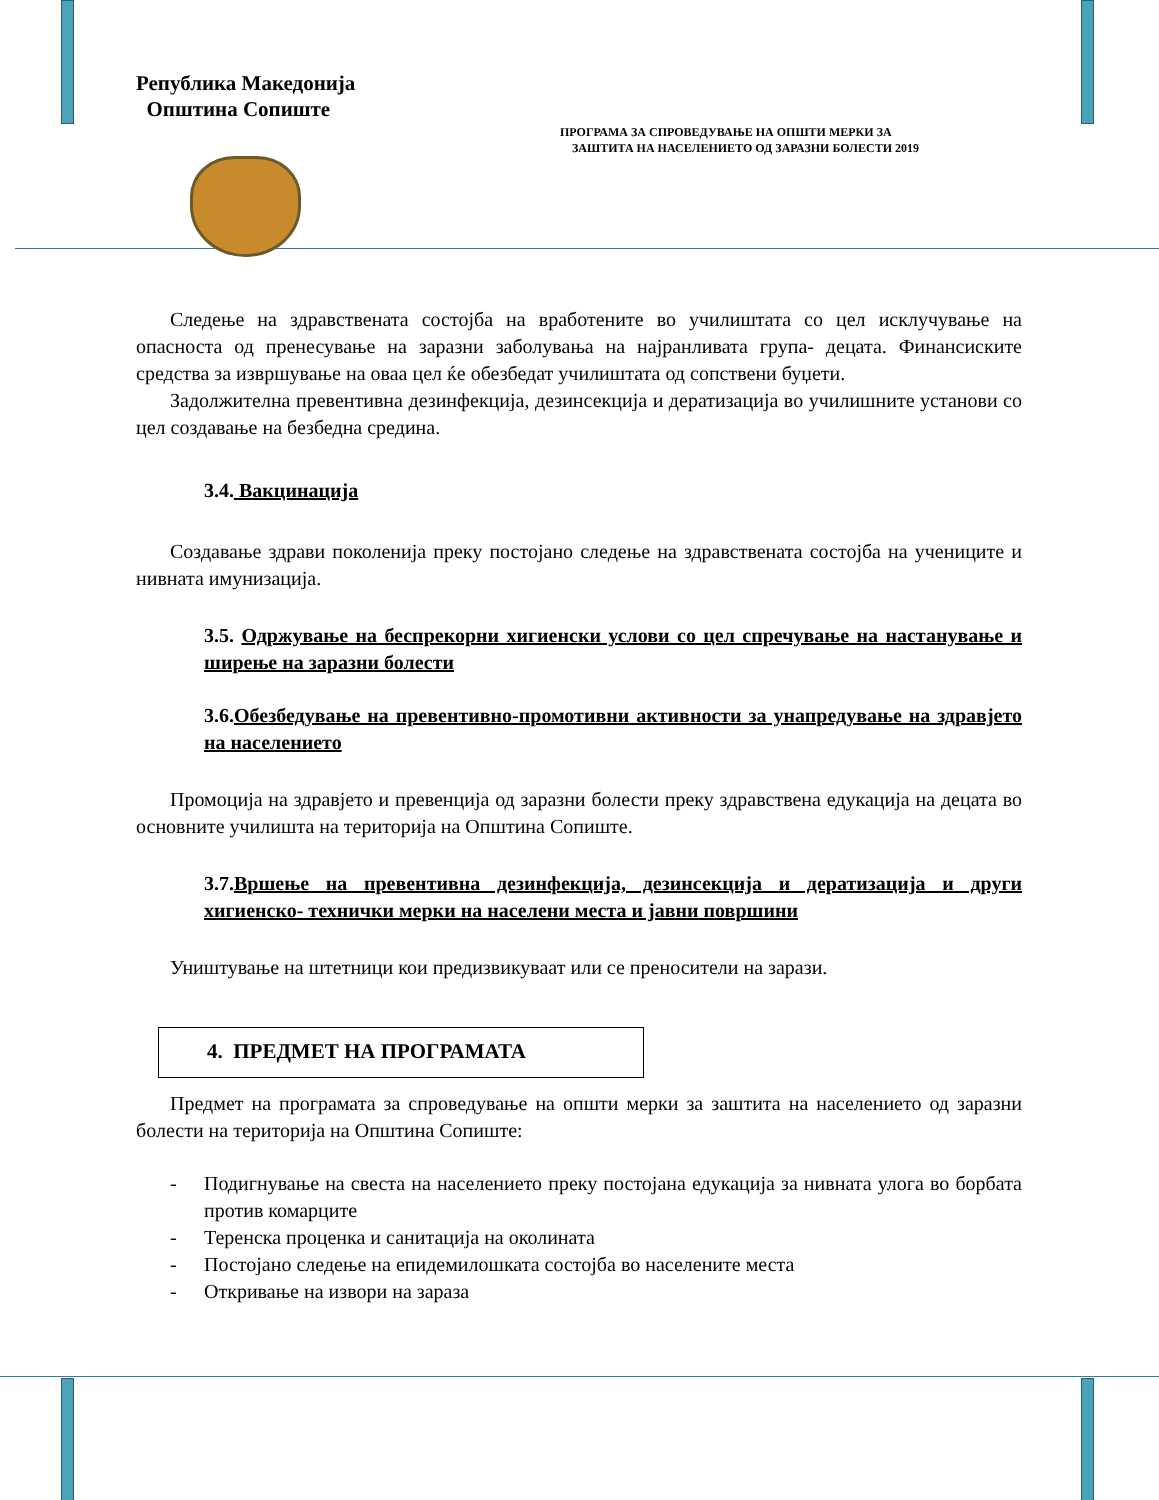Република Македонија
Општина Сопиште
ПРОГРАМА ЗА СПРОВЕДУВАЊЕ НА ОПШТИ МЕРКИ ЗА
ЗАШТИТА НА НАСЕЛЕНИЕТО ОД ЗАРАЗНИ БОЛЕСТИ 2019
Следење на здравствената состојба на вработените во училиштата со цел исклучување на опасноста од пренесување на заразни заболувања на најранливата група- децата. Финансиските средства за извршување на оваа цел ќе обезбедат училиштата од сопствени буџети.
Задолжителна превентивна дезинфекција, дезинсекција и дератизација во училишните установи со цел создавање на безбедна средина.
3.4. Вакцинација
Создавање здрави поколенија преку постојано следење на здравствената состојба на учениците и нивната имунизација.
3.5. Одржување на беспрекорни хигиенски услови со цел спречување на настанување и ширење на заразни болести
3.6.Обезбедување на превентивно-промотивни активности за унапредување на здравјето на населението
Промоција на здравјето и превенција од заразни болести преку здравствена едукација на децата во основните училишта на територија на Општина Сопиште.
3.7.Вршење на превентивна дезинфекција, дезинсекција и дератизација и други хигиенско- технички мерки на населени места и јавни површини
Уништување на штетници кои предизвикуваат или се преносители на зарази.
4. ПРЕДМЕТ НА ПРОГРАМАТА
Предмет на програмата за спроведување на општи мерки за заштита на населението од заразни болести на територија на Општина Сопиште:
- Подигнување на свеста на населението преку постојана едукација за нивната улога во борбата против комарците
- Теренска проценка и санитација на околината
- Постојано следење на епидемилошката состојба во населените места
- Откривање на извори на зараза